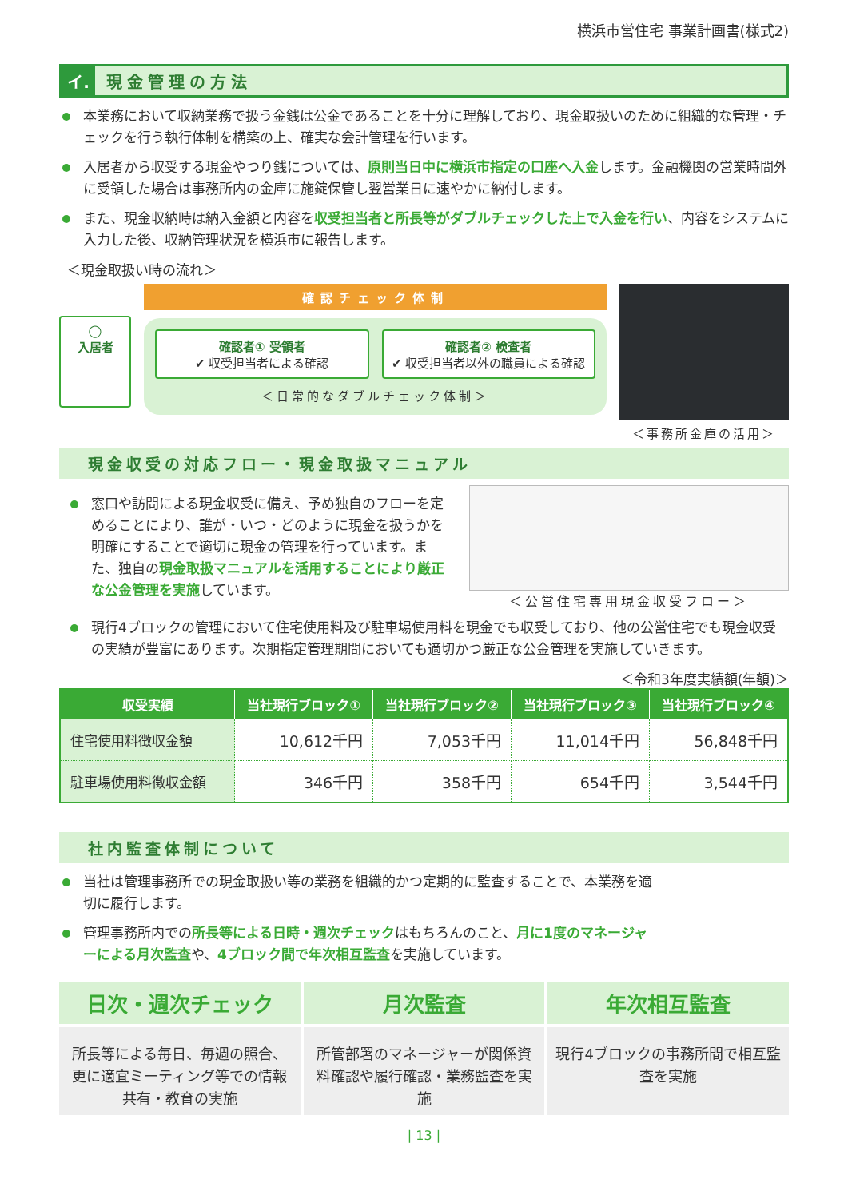横浜市営住宅 事業計画書(様式2)
イ. 現金管理の方法
本業務において収納業務で扱う金銭は公金であることを十分に理解しており、現金取扱いのために組織的な管理・チェックを行う執行体制を構築の上、確実な会計管理を行います。
入居者から収受する現金やつり銭については、原則当日中に横浜市指定の口座へ入金します。金融機関の営業時間外に受領した場合は事務所内の金庫に施錠保管し翌営業日に速やかに納付します。
また、現金収納時は納入金額と内容を収受担当者と所長等がダブルチェックした上で入金を行い、内容をシステムに入力した後、収納管理状況を横浜市に報告します。
＜現金取扱い時の流れ＞
◯
入居者
確認チェック体制
確認者① 受領者
✔ 収受担当者による確認
確認者② 検査者
✔ 収受担当者以外の職員による確認
＜日常的なダブルチェック体制＞
＜事務所金庫の活用＞
現金収受の対応フロー・現金取扱マニュアル
窓口や訪問による現金収受に備え、予め独自のフローを定めることにより、誰が・いつ・どのように現金を扱うかを明確にすることで適切に現金の管理を行っています。また、独自の現金取扱マニュアルを活用することにより厳正な公金管理を実施しています。
＜公営住宅専用現金収受フロー＞
現行4ブロックの管理において住宅使用料及び駐車場使用料を現金でも収受しており、他の公営住宅でも現金収受の実績が豊富にあります。次期指定管理期間においても適切かつ厳正な公金管理を実施していきます。
＜令和3年度実績額(年額)＞
| 収受実績 | 当社現行ブロック① | 当社現行ブロック② | 当社現行ブロック③ | 当社現行ブロック④ |
| --- | --- | --- | --- | --- |
| 住宅使用料徴収金額 | 10,612千円 | 7,053千円 | 11,014千円 | 56,848千円 |
| 駐車場使用料徴収金額 | 346千円 | 358千円 | 654千円 | 3,544千円 |
社内監査体制について
当社は管理事務所での現金取扱い等の業務を組織的かつ定期的に監査することで、本業務を適切に履行します。
管理事務所内での所長等による日時・週次チェックはもちろんのこと、月に1度のマネージャーによる月次監査や、4ブロック間で年次相互監査を実施しています。
日次・週次チェック
所長等による毎日、毎週の照合、更に適宜ミーティング等での情報共有・教育の実施
月次監査
所管部署のマネージャーが関係資料確認や履行確認・業務監査を実施
年次相互監査
現行4ブロックの事務所間で相互監査を実施
| 13 |